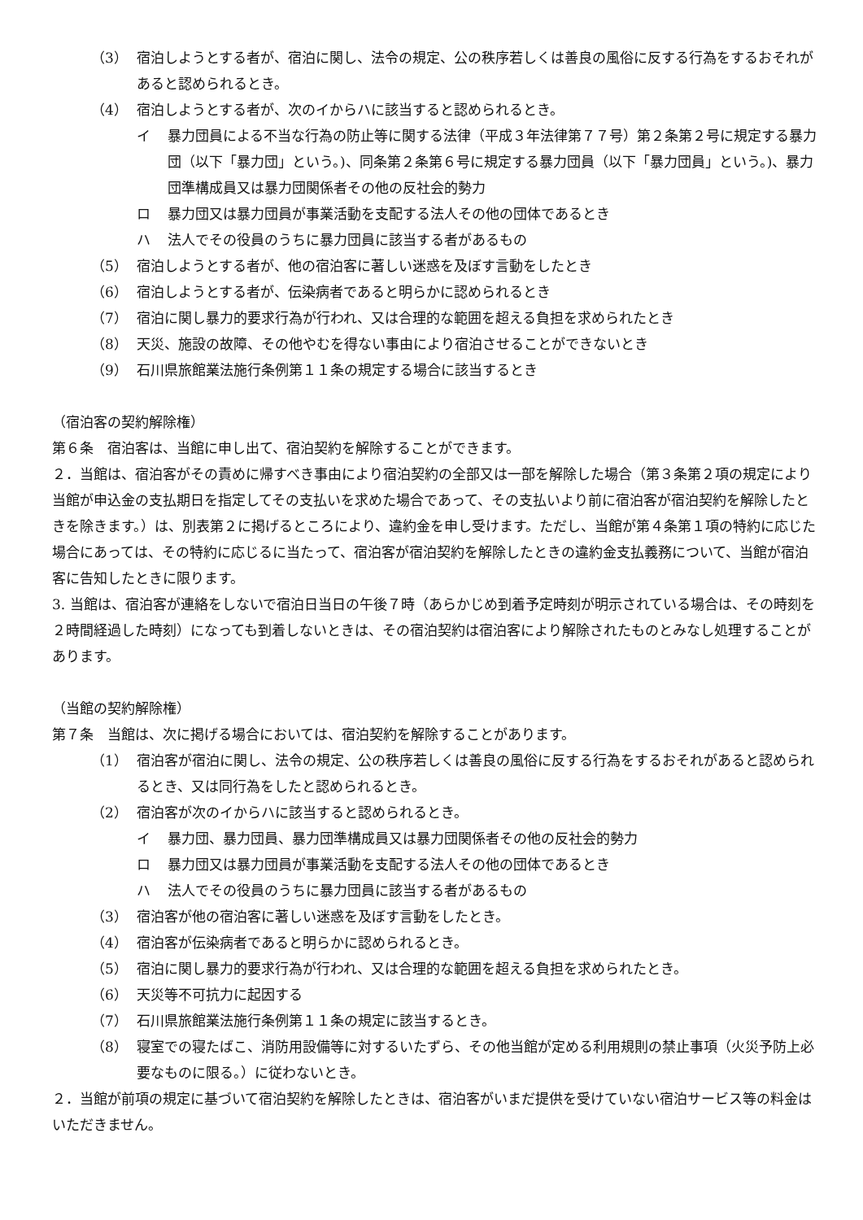（3） 宿泊しようとする者が、宿泊に関し、法令の規定、公の秩序若しくは善良の風俗に反する行為をするおそれがあると認められるとき。
（4） 宿泊しようとする者が、次のイからハに該当すると認められるとき。
イ 暴力団員による不当な行為の防止等に関する法律（平成３年法律第７７号）第２条第２号に規定する暴力団（以下「暴力団」という。)、同条第２条第６号に規定する暴力団員（以下「暴力団員」という。)、暴力団準構成員又は暴力団関係者その他の反社会的勢力
ロ 暴力団又は暴力団員が事業活動を支配する法人その他の団体であるとき
ハ 法人でその役員のうちに暴力団員に該当する者があるもの
（5） 宿泊しようとする者が、他の宿泊客に著しい迷惑を及ぼす言動をしたとき
（6） 宿泊しようとする者が、伝染病者であると明らかに認められるとき
（7） 宿泊に関し暴力的要求行為が行われ、又は合理的な範囲を超える負担を求められたとき
（8） 天災、施設の故障、その他やむを得ない事由により宿泊させることができないとき
（9） 石川県旅館業法施行条例第１１条の規定する場合に該当するとき
（宿泊客の契約解除権）
第６条　宿泊客は、当館に申し出て、宿泊契約を解除することができます。
２．当館は、宿泊客がその責めに帰すべき事由により宿泊契約の全部又は一部を解除した場合（第３条第２項の規定により当館が申込金の支払期日を指定してその支払いを求めた場合であって、その支払いより前に宿泊客が宿泊契約を解除したときを除きます。）は、別表第２に掲げるところにより、違約金を申し受けます。ただし、当館が第４条第１項の特約に応じた場合にあっては、その特約に応じるに当たって、宿泊客が宿泊契約を解除したときの違約金支払義務について、当館が宿泊客に告知したときに限ります。
3. 当館は、宿泊客が連絡をしないで宿泊日当日の午後７時（あらかじめ到着予定時刻が明示されている場合は、その時刻を２時間経過した時刻）になっても到着しないときは、その宿泊契約は宿泊客により解除されたものとみなし処理することがあります。
（当館の契約解除権）
第７条　当館は、次に掲げる場合においては、宿泊契約を解除することがあります。
（1） 宿泊客が宿泊に関し、法令の規定、公の秩序若しくは善良の風俗に反する行為をするおそれがあると認められるとき、又は同行為をしたと認められるとき。
（2） 宿泊客が次のイからハに該当すると認められるとき。
イ 暴力団、暴力団員、暴力団準構成員又は暴力団関係者その他の反社会的勢力
ロ 暴力団又は暴力団員が事業活動を支配する法人その他の団体であるとき
ハ 法人でその役員のうちに暴力団員に該当する者があるもの
（3） 宿泊客が他の宿泊客に著しい迷惑を及ぼす言動をしたとき。
（4） 宿泊客が伝染病者であると明らかに認められるとき。
（5） 宿泊に関し暴力的要求行為が行われ、又は合理的な範囲を超える負担を求められたとき。
（6） 天災等不可抗力に起因する
（7） 石川県旅館業法施行条例第１１条の規定に該当するとき。
（8） 寝室での寝たばこ、消防用設備等に対するいたずら、その他当館が定める利用規則の禁止事項（火災予防上必要なものに限る。）に従わないとき。
２．当館が前項の規定に基づいて宿泊契約を解除したときは、宿泊客がいまだ提供を受けていない宿泊サービス等の料金はいただきません。